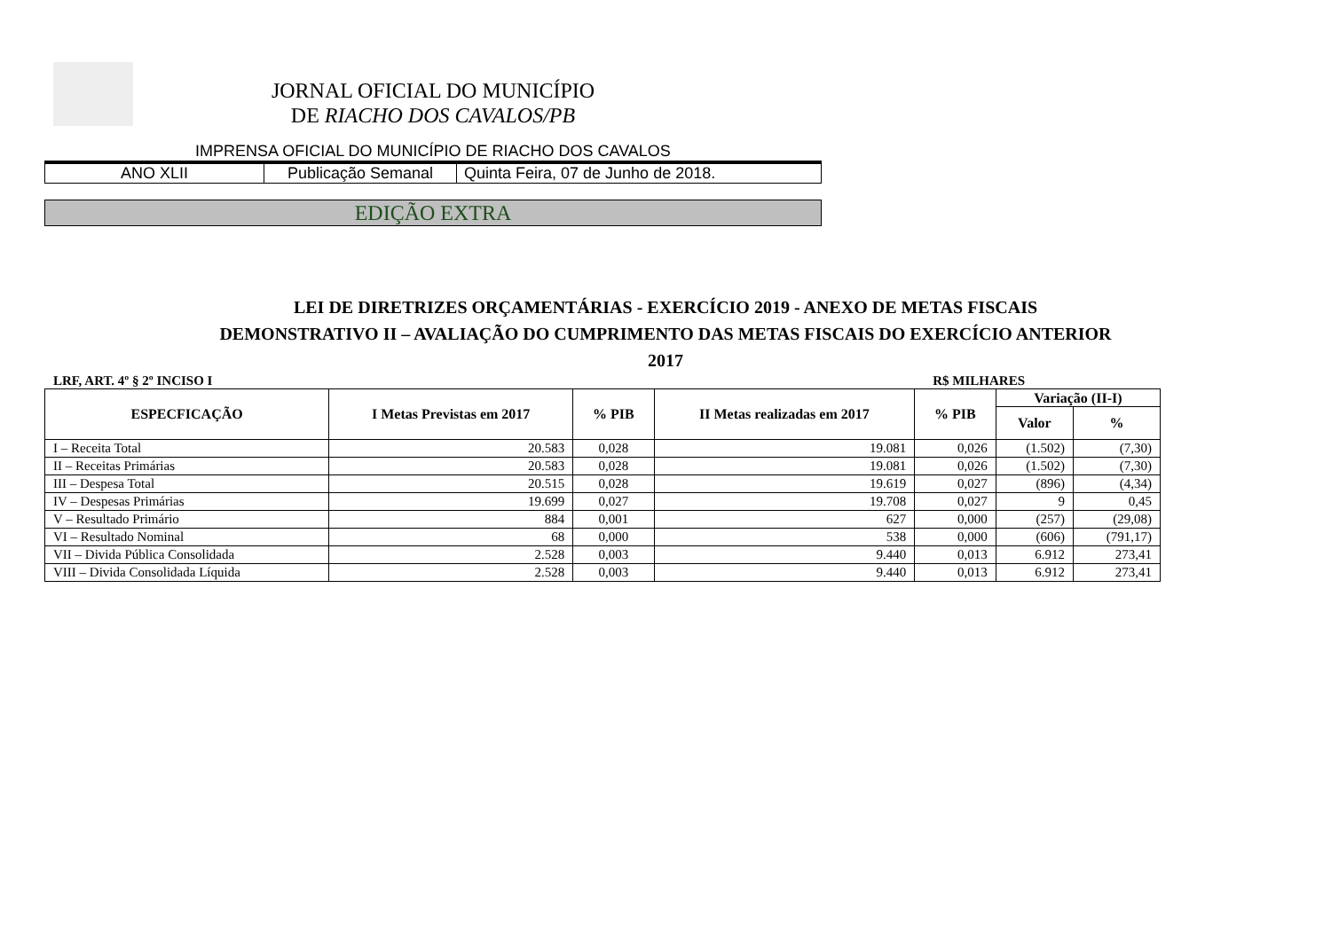JORNAL OFICIAL DO MUNICÍPIO
DE RIACHO DOS CAVALOS/PB
IMPRENSA OFICIAL DO MUNICÍPIO DE RIACHO DOS CAVALOS
| ANO XLII | Publicação Semanal | Quinta Feira, 07 de Junho de 2018. |
EDIÇÃO EXTRA
LEI DE DIRETRIZES ORÇAMENTÁRIAS - EXERCÍCIO 2019 - ANEXO DE METAS FISCAIS
DEMONSTRATIVO II – AVALIAÇÃO DO CUMPRIMENTO DAS METAS FISCAIS DO EXERCÍCIO ANTERIOR
2017
LRF, ART. 4º § 2º INCISO I R$ MILHARES
| ESPECFICAÇÃO | I Metas Previstas em 2017 | % PIB | II Metas realizadas em 2017 | % PIB | Variação (II-I) | |
| --- | --- | --- | --- | --- | --- | --- |
| | | | | | Valor | % |
| I – Receita Total | 20.583 | 0,028 | 19.081 | 0,026 | (1.502) | (7,30) |
| II – Receitas Primárias | 20.583 | 0,028 | 19.081 | 0,026 | (1.502) | (7,30) |
| III – Despesa Total | 20.515 | 0,028 | 19.619 | 0,027 | (896) | (4,34) |
| IV – Despesas Primárias | 19.699 | 0,027 | 19.708 | 0,027 | 9 | 0,45 |
| V – Resultado Primário | 884 | 0,001 | 627 | 0,000 | (257) | (29,08) |
| VI – Resultado Nominal | 68 | 0,000 | 538 | 0,000 | (606) | (791,17) |
| VII – Divida Pública Consolidada | 2.528 | 0,003 | 9.440 | 0,013 | 6.912 | 273,41 |
| VIII – Divida Consolidada Líquida | 2.528 | 0,003 | 9.440 | 0,013 | 6.912 | 273,41 |